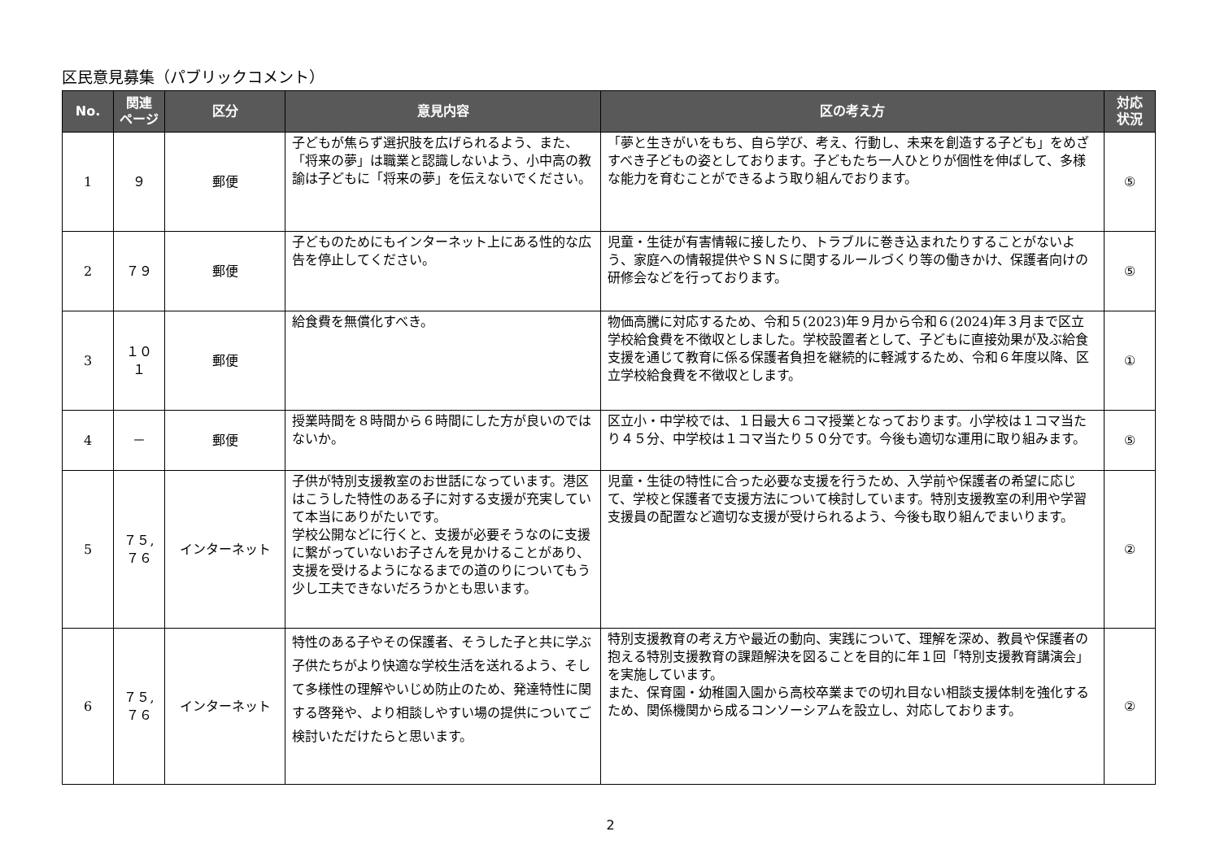区民意見募集（パブリックコメント）
| No. | 関連 ページ | 区分 | 意見内容 | 区の考え方 | 対応 状況 |
| --- | --- | --- | --- | --- | --- |
| 1 | ９ | 郵便 | 子どもが焦らず選択肢を広げられるよう、また、「将来の夢」は職業と認識しないよう、小中高の教諭は子どもに「将来の夢」を伝えないでください。 | 「夢と生きがいをもち、自ら学び、考え、行動し、未来を創造する子ども」をめざすべき子どもの姿としております。子どもたち一人ひとりが個性を伸ばして、多様な能力を育むことができるよう取り組んでおります。 | ⑤ |
| 2 | ７９ | 郵便 | 子どものためにもインターネット上にある性的な広告を停止してください。 | 児童・生徒が有害情報に接したり、トラブルに巻き込まれたりすることがないよう、家庭への情報提供やＳＮＳに関するルールづくり等の働きかけ、保護者向けの研修会などを行っております。 | ⑤ |
| 3 | １０１ | 郵便 | 給食費を無償化すべき。 | 物価高騰に対応するため、令和５(2023)年９月から令和６(2024)年３月まで区立学校給食費を不徴収としました。学校設置者として、子どもに直接効果が及ぶ給食支援を通じて教育に係る保護者負担を継続的に軽減するため、令和６年度以降、区立学校給食費を不徴収とします。 | ① |
| 4 | － | 郵便 | 授業時間を８時間から６時間にした方が良いのではないか。 | 区立小・中学校では、１日最大６コマ授業となっております。小学校は１コマ当たり４５分、中学校は１コマ当たり５０分です。今後も適切な運用に取り組みます。 | ⑤ |
| 5 | ７５, ７６ | インターネット | 子供が特別支援教室のお世話になっています。港区はこうした特性のある子に対する支援が充実していて本当にありがたいです。 学校公開などに行くと、支援が必要そうなのに支援に繋がっていないお子さんを見かけることがあり、支援を受けるようになるまでの道のりについてもう少し工夫できないだろうかとも思います。 | 児童・生徒の特性に合った必要な支援を行うため、入学前や保護者の希望に応じて、学校と保護者で支援方法について検討しています。特別支援教室の利用や学習支援員の配置など適切な支援が受けられるよう、今後も取り組んでまいります。 | ② |
| 6 | ７５, ７６ | インターネット | 特性のある子やその保護者、そうした子と共に学ぶ子供たちがより快適な学校生活を送れるよう、そして多様性の理解やいじめ防止のため、発達特性に関する啓発や、より相談しやすい場の提供についてご検討いただけたらと思います。 | 特別支援教育の考え方や最近の動向、実践について、理解を深め、教員や保護者の抱える特別支援教育の課題解決を図ることを目的に年１回「特別支援教育講演会」を実施しています。 また、保育園・幼稚園入園から高校卒業までの切れ目ない相談支援体制を強化するため、関係機関から成るコンソーシアムを設立し、対応しております。 | ② |
2